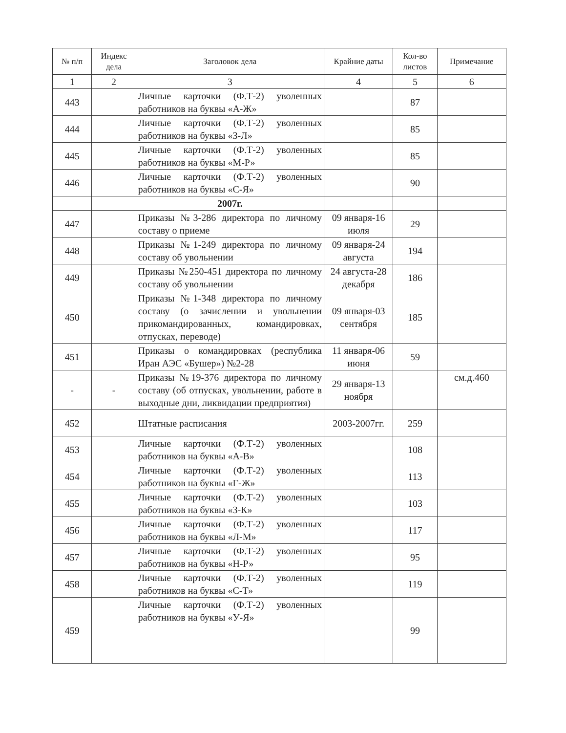| № п/п | Индекс дела | Заголовок дела | Крайние даты | Кол-во листов | Примечание |
| --- | --- | --- | --- | --- | --- |
| 1 | 2 | 3 | 4 | 5 | 6 |
| 443 | | Личные карточки (Ф.Т-2) уволенных работников на буквы «А-Ж» | | 87 | |
| 444 | | Личные карточки (Ф.Т-2) уволенных работников на буквы «З-Л» | | 85 | |
| 445 | | Личные карточки (Ф.Т-2) уволенных работников на буквы «М-Р» | | 85 | |
| 446 | | Личные карточки (Ф.Т-2) уволенных работников на буквы «С-Я» | | 90 | |
| | | 2007г. | | | |
| 447 | | Приказы №3-286 директора по личному составу о приеме | 09 января-16 июля | 29 | |
| 448 | | Приказы №1-249 директора по личному составу об увольнении | 09 января-24 августа | 194 | |
| 449 | | Приказы №250-451 директора по личному составу об увольнении | 24 августа-28 декабря | 186 | |
| 450 | | Приказы №1-348 директора по личному составу (о зачислении и увольнении прикомандированных, командировках, отпусках, переводе) | 09 января-03 сентября | 185 | |
| 451 | | Приказы о командировках (республика Иран АЭС «Бушер») №2-28 | 11 января-06 июня | 59 | |
| - | - | Приказы №19-376 директора по личному составу (об отпусках, увольнении, работе в выходные дни, ликвидации предприятия) | 29 января-13 ноября | | см.д.460 |
| 452 | | Штатные расписания | 2003-2007гг. | 259 | |
| 453 | | Личные карточки (Ф.Т-2) уволенных работников на буквы «А-В» | | 108 | |
| 454 | | Личные карточки (Ф.Т-2) уволенных работников на буквы «Г-Ж» | | 113 | |
| 455 | | Личные карточки (Ф.Т-2) уволенных работников на буквы «З-К» | | 103 | |
| 456 | | Личные карточки (Ф.Т-2) уволенных работников на буквы «Л-М» | | 117 | |
| 457 | | Личные карточки (Ф.Т-2) уволенных работников на буквы «Н-Р» | | 95 | |
| 458 | | Личные карточки (Ф.Т-2) уволенных работников на буквы «С-Т» | | 119 | |
| 459 | | Личные карточки (Ф.Т-2) уволенных работников на буквы «У-Я» | | 99 | |